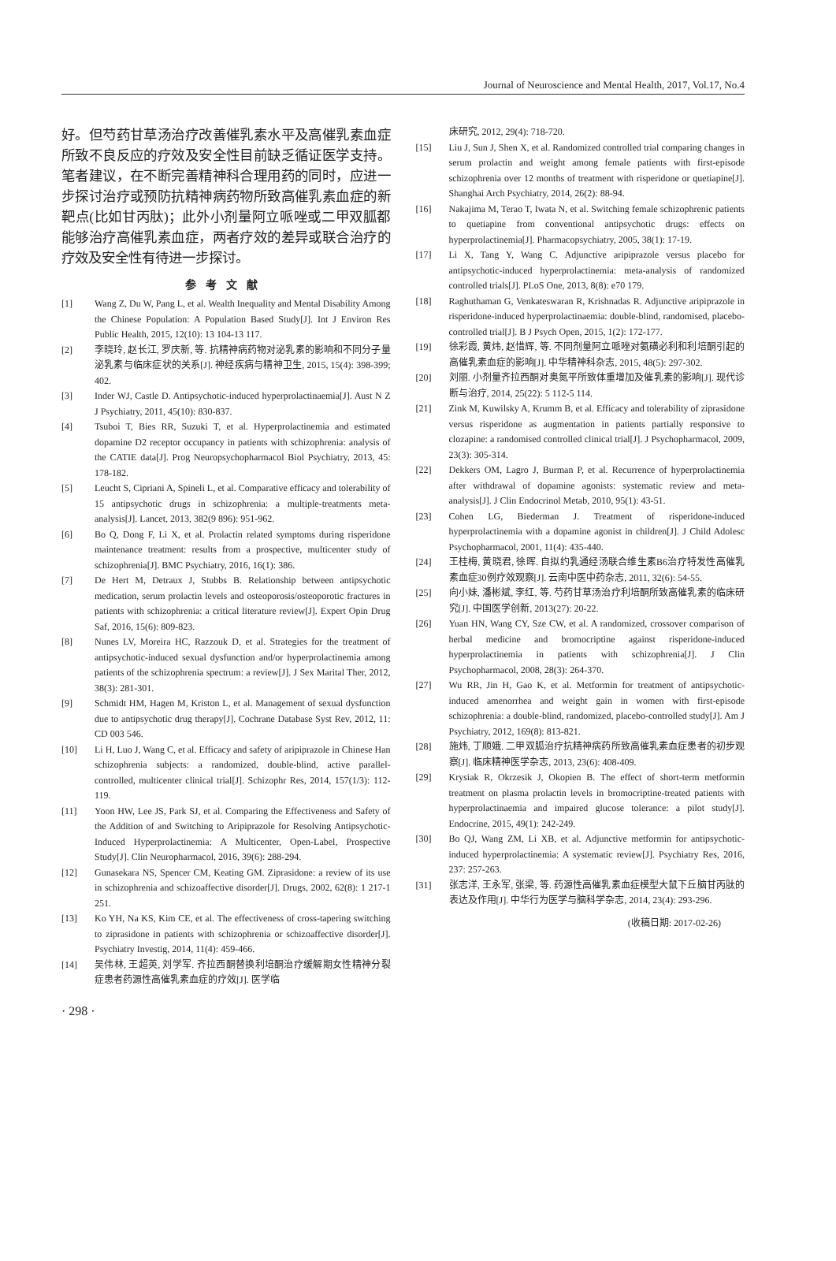Journal of Neuroscience and Mental Health, 2017, Vol.17, No.4
好。但芍药甘草汤治疗改善催乳素水平及高催乳素血症所致不良反应的疗效及安全性目前缺乏循证医学支持。笔者建议，在不断完善精神科合理用药的同时，应进一步探讨治疗或预防抗精神病药物所致高催乳素血症的新靶点(比如甘丙肽)；此外小剂量阿立哌唑或二甲双胍都能够治疗高催乳素血症，两者疗效的差异或联合治疗的疗效及安全性有待进一步探讨。
参考文献
[1] Wang Z, Du W, Pang L, et al. Wealth Inequality and Mental Disability Among the Chinese Population: A Population Based Study[J]. Int J Environ Res Public Health, 2015, 12(10): 13 104-13 117.
[2] 李晓玲, 赵长江, 罗庆新, 等. 抗精神病药物对泌乳素的影响和不同分子量泌乳素与临床症状的关系[J]. 神经疾病与精神卫生, 2015, 15(4): 398-399; 402.
[3] Inder WJ, Castle D. Antipsychotic-induced hyperprolactinaemia[J]. Aust N Z J Psychiatry, 2011, 45(10): 830-837.
[4] Tsuboi T, Bies RR, Suzuki T, et al. Hyperprolactinemia and estimated dopamine D2 receptor occupancy in patients with schizophrenia: analysis of the CATIE data[J]. Prog Neuropsychopharmacol Biol Psychiatry, 2013, 45: 178-182.
[5] Leucht S, Cipriani A, Spineli L, et al. Comparative efficacy and tolerability of 15 antipsychotic drugs in schizophrenia: a multiple-treatments meta-analysis[J]. Lancet, 2013, 382(9 896): 951-962.
[6] Bo Q, Dong F, Li X, et al. Prolactin related symptoms during risperidone maintenance treatment: results from a prospective, multicenter study of schizophrenia[J]. BMC Psychiatry, 2016, 16(1): 386.
[7] De Hert M, Detraux J, Stubbs B. Relationship between antipsychotic medication, serum prolactin levels and osteoporosis/osteoporotic fractures in patients with schizophrenia: a critical literature review[J]. Expert Opin Drug Saf, 2016, 15(6): 809-823.
[8] Nunes LV, Moreira HC, Razzouk D, et al. Strategies for the treatment of antipsychotic-induced sexual dysfunction and/or hyperprolactinemia among patients of the schizophrenia spectrum: a review[J]. J Sex Marital Ther, 2012, 38(3): 281-301.
[9] Schmidt HM, Hagen M, Kriston L, et al. Management of sexual dysfunction due to antipsychotic drug therapy[J]. Cochrane Database Syst Rev, 2012, 11: CD 003 546.
[10] Li H, Luo J, Wang C, et al. Efficacy and safety of aripiprazole in Chinese Han schizophrenia subjects: a randomized, double-blind, active parallel-controlled, multicenter clinical trial[J]. Schizophr Res, 2014, 157(1/3): 112-119.
[11] Yoon HW, Lee JS, Park SJ, et al. Comparing the Effectiveness and Safety of the Addition of and Switching to Aripiprazole for Resolving Antipsychotic-Induced Hyperprolactinemia: A Multicenter, Open-Label, Prospective Study[J]. Clin Neuropharmacol, 2016, 39(6): 288-294.
[12] Gunasekara NS, Spencer CM, Keating GM. Ziprasidone: a review of its use in schizophrenia and schizoaffective disorder[J]. Drugs, 2002, 62(8): 1 217-1 251.
[13] Ko YH, Na KS, Kim CE, et al. The effectiveness of cross-tapering switching to ziprasidone in patients with schizophrenia or schizoaffective disorder[J]. Psychiatry Investig, 2014, 11(4): 459-466.
[14] 吴伟林, 王超英, 刘学军. 齐拉西酮替换利培酮治疗缓解期女性精神分裂症患者药源性高催乳素血症的疗效[J]. 医学临
床研究, 2012, 29(4): 718-720.
[15] Liu J, Sun J, Shen X, et al. Randomized controlled trial comparing changes in serum prolactin and weight among female patients with first-episode schizophrenia over 12 months of treatment with risperidone or quetiapine[J]. Shanghai Arch Psychiatry, 2014, 26(2): 88-94.
[16] Nakajima M, Terao T, Iwata N, et al. Switching female schizophrenic patients to quetiapine from conventional antipsychotic drugs: effects on hyperprolactinemia[J]. Pharmacopsychiatry, 2005, 38(1): 17-19.
[17] Li X, Tang Y, Wang C. Adjunctive aripiprazole versus placebo for antipsychotic-induced hyperprolactinemia: meta-analysis of randomized controlled trials[J]. PLoS One, 2013, 8(8): e70 179.
[18] Raghuthaman G, Venkateswaran R, Krishnadas R. Adjunctive aripiprazole in risperidone-induced hyperprolactinaemia: double-blind, randomised, placebo-controlled trial[J]. B J Psych Open, 2015, 1(2): 172-177.
[19] 徐彩霞, 黄炜, 赵惜辉, 等. 不同剂量阿立哌唑对氨磺必利和利培酮引起的高催乳素血症的影响[J]. 中华精神科杂志, 2015, 48(5): 297-302.
[20] 刘丽. 小剂量齐拉西酮对奥氮平所致体重增加及催乳素的影响[J]. 现代诊断与治疗, 2014, 25(22): 5 112-5 114.
[21] Zink M, Kuwilsky A, Krumm B, et al. Efficacy and tolerability of ziprasidone versus risperidone as augmentation in patients partially responsive to clozapine: a randomised controlled clinical trial[J]. J Psychopharmacol, 2009, 23(3): 305-314.
[22] Dekkers OM, Lagro J, Burman P, et al. Recurrence of hyperprolactinemia after withdrawal of dopamine agonists: systematic review and meta-analysis[J]. J Clin Endocrinol Metab, 2010, 95(1): 43-51.
[23] Cohen LG, Biederman J. Treatment of risperidone-induced hyperprolactinemia with a dopamine agonist in children[J]. J Child Adolesc Psychopharmacol, 2001, 11(4): 435-440.
[24] 王桂梅, 黄晓君, 徐晖. 自拟约乳通经汤联合维生素B6治疗特发性高催乳素血症30例疗效观察[J]. 云南中医中药杂志, 2011, 32(6): 54-55.
[25] 向小妹, 潘彬斌, 李红, 等. 芍药甘草汤治疗利培酮所致高催乳素的临床研究[J]. 中国医学创新, 2013(27): 20-22.
[26] Yuan HN, Wang CY, Sze CW, et al. A randomized, crossover comparison of herbal medicine and bromocriptine against risperidone-induced hyperprolactinemia in patients with schizophrenia[J]. J Clin Psychopharmacol, 2008, 28(3): 264-370.
[27] Wu RR, Jin H, Gao K, et al. Metformin for treatment of antipsychotic-induced amenorrhea and weight gain in women with first-episode schizophrenia: a double-blind, randomized, placebo-controlled study[J]. Am J Psychiatry, 2012, 169(8): 813-821.
[28] 施炜, 丁顺娥. 二甲双胍治疗抗精神病药所致高催乳素血症患者的初步观察[J]. 临床精神医学杂志, 2013, 23(6): 408-409.
[29] Krysiak R, Okrzesik J, Okopien B. The effect of short-term metformin treatment on plasma prolactin levels in bromocriptine-treated patients with hyperprolactinaemia and impaired glucose tolerance: a pilot study[J]. Endocrine, 2015, 49(1): 242-249.
[30] Bo QJ, Wang ZM, Li XB, et al. Adjunctive metformin for antipsychotic-induced hyperprolactinemia: A systematic review[J]. Psychiatry Res, 2016, 237: 257-263.
[31] 张志洋, 王永军, 张梁, 等. 药源性高催乳素血症模型大鼠下丘脑甘丙肽的表达及作用[J]. 中华行为医学与脑科学杂志, 2014, 23(4): 293-296.
(收稿日期: 2017-02-26)
· 298 ·